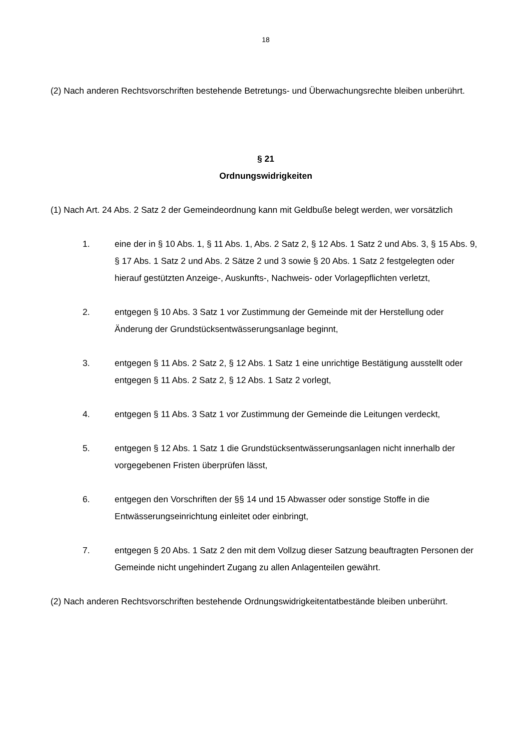18
(2) Nach anderen Rechtsvorschriften bestehende Betretungs- und Überwachungsrechte bleiben unberührt.
§ 21
Ordnungswidrigkeiten
(1) Nach Art. 24 Abs. 2 Satz 2 der Gemeindeordnung kann mit Geldbuße belegt werden, wer vorsätzlich
1. eine der in § 10 Abs. 1, § 11 Abs. 1, Abs. 2 Satz 2, § 12 Abs. 1 Satz 2 und Abs. 3, § 15 Abs. 9, § 17 Abs. 1 Satz 2 und Abs. 2 Sätze 2 und 3 sowie § 20 Abs. 1 Satz 2 festgelegten oder hierauf gestützten Anzeige-, Auskunfts-, Nachweis- oder Vorlagepflichten verletzt,
2. entgegen § 10 Abs. 3 Satz 1 vor Zustimmung der Gemeinde mit der Herstellung oder Änderung der Grundstücksentwässerungsanlage beginnt,
3. entgegen § 11 Abs. 2 Satz 2, § 12 Abs. 1 Satz 1 eine unrichtige Bestätigung ausstellt oder entgegen § 11 Abs. 2 Satz 2, § 12 Abs. 1 Satz 2 vorlegt,
4. entgegen § 11 Abs. 3 Satz 1 vor Zustimmung der Gemeinde die Leitungen verdeckt,
5. entgegen § 12 Abs. 1 Satz 1 die Grundstücksentwässerungsanlagen nicht innerhalb der vorgegebenen Fristen überprüfen lässt,
6. entgegen den Vorschriften der §§ 14 und 15 Abwasser oder sonstige Stoffe in die Entwässerungseinrichtung einleitet oder einbringt,
7. entgegen § 20 Abs. 1 Satz 2 den mit dem Vollzug dieser Satzung beauftragten Personen der Gemeinde nicht ungehindert Zugang zu allen Anlagenteilen gewährt.
(2) Nach anderen Rechtsvorschriften bestehende Ordnungswidrigkeitentatbestände bleiben unberührt.